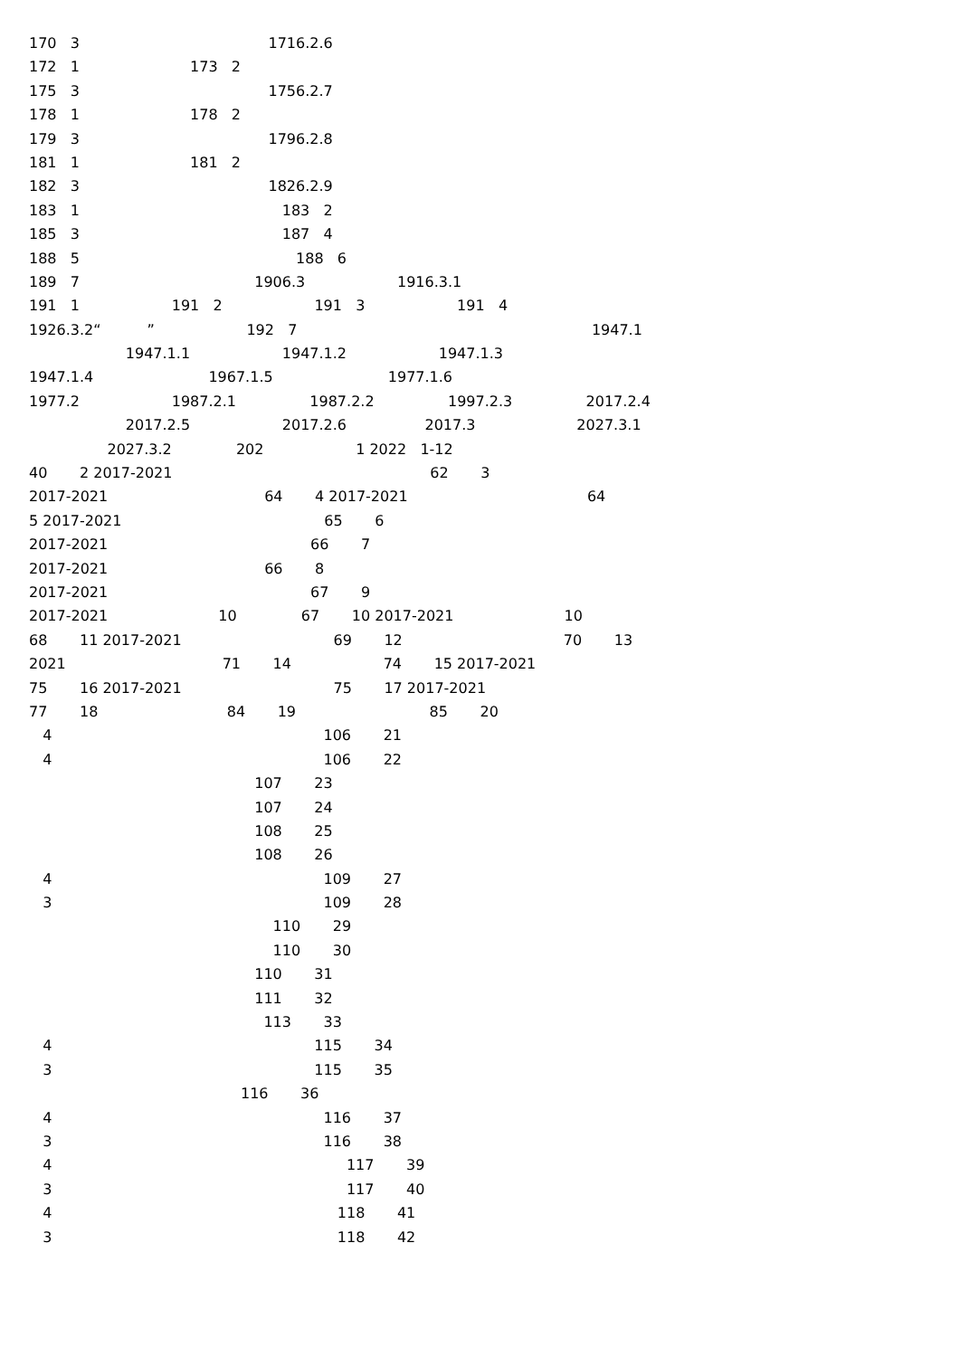170 3 1716.2.6
172 1 173 2
175 3 1756.2.7
178 1 178 2
179 3 1796.2.8
181 1 181 2
182 3 1826.2.9
183 1 183 2
185 3 187 4
188 5 188 6
189 7 1906.3 1916.3.1
191 1 191 2 191 3 191 4
1926.3.2“ ” 192 7 1947.1
1947.1.1 1947.1.2 1947.1.3
1947.1.4 1967.1.5 1977.1.6
1977.2 1987.2.1 1987.2.2 1997.2.3 2017.2.4
2017.2.5 2017.2.6 2017.3 2027.3.1
2027.3.2 202 1 2022 1-12
40 2 2017-2021 62 3
2017-2021 64 4 2017-2021 64
5 2017-2021 65 6
2017-2021 66 7
2017-2021 66 8
2017-2021 67 9
2017-2021 10 67 10 2017-2021 10
68 11 2017-2021 69 12 70 13
2021 71 14 74 15 2017-2021
75 16 2017-2021 75 17 2017-2021
77 18 84 19 85 20
4 106 21
4 106 22
107 23
107 24
108 25
108 26
4 109 27
3 109 28
110 29
110 30
110 31
111 32
113 33
4 115 34
3 115 35
116 36
4 116 37
3 116 38
4 117 39
3 117 40
4 118 41
3 118 42